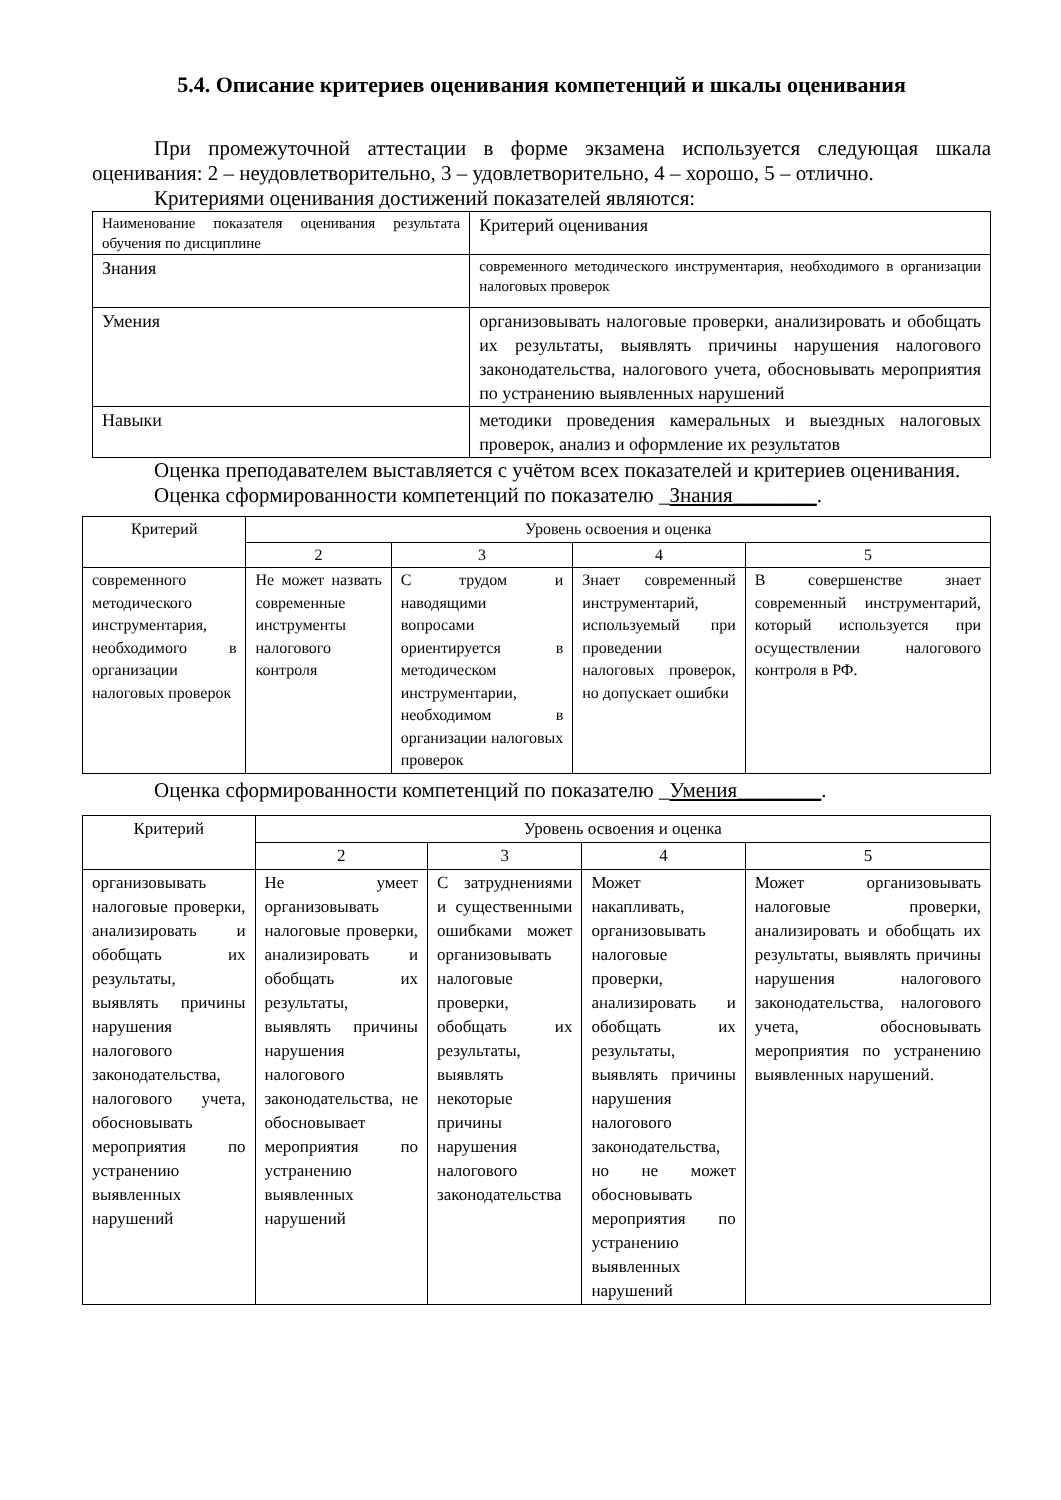5.4. Описание критериев оценивания компетенций и шкалы оценивания
При промежуточной аттестации в форме экзамена используется следующая шкала оценивания: 2 – неудовлетворительно, 3 – удовлетворительно, 4 – хорошо, 5 – отлично.
Критериями оценивания достижений показателей являются:
| Наименование показателя оценивания результата обучения по дисциплине | Критерий оценивания |
| Знания | современного методического инструментария, необходимого в организации налоговых проверок |
| Умения | организовывать налоговые проверки, анализировать и обобщать их результаты, выявлять причины нарушения налогового законодательства, налогового учета, обосновывать мероприятия по устранению выявленных нарушений |
| Навыки | методики проведения камеральных и выездных налоговых проверок, анализ и оформление их результатов |
Оценка преподавателем выставляется с учётом всех показателей и критериев оценивания.
Оценка сформированности компетенций по показателю _Знания________.
| Критерий | Уровень освоения и оценка | | | |
| --- | --- | --- | --- | --- |
| | 2 | 3 | 4 | 5 |
| современного методического инструментария, необходимого в организации налоговых проверок | Не может назвать современные инструменты налогового контроля | С трудом и наводящими вопросами ориентируется в методическом инструментарии, необходимом в организации налоговых проверок | Знает современный инструментарий, используемый при проведении налоговых проверок, но допускает ошибки | В совершенстве знает современный инструментарий, который используется при осуществлении налогового контроля в РФ. |
Оценка сформированности компетенций по показателю _Умения________.
| Критерий | Уровень освоения и оценка | | | |
| --- | --- | --- | --- | --- |
| | 2 | 3 | 4 | 5 |
| организовывать налоговые проверки, анализировать и обобщать их результаты, выявлять причины нарушения налогового законодательства, налогового учета, обосновывать мероприятия по устранению выявленных нарушений | Не умеет организовывать налоговые проверки, анализировать и обобщать их результаты, выявлять причины нарушения налогового законодательства, не обосновывает мероприятия по устранению выявленных нарушений | С затруднениями и существенными ошибками может организовывать налоговые проверки, обобщать их результаты, выявлять некоторые причины нарушения налогового законодательства | Может накапливать, организовывать налоговые проверки, анализировать и обобщать их результаты, выявлять причины нарушения налогового законодательства, но не может обосновывать мероприятия по устранению выявленных нарушений | Может организовывать налоговые проверки, анализировать и обобщать их результаты, выявлять причины нарушения налогового законодательства, налогового учета, обосновывать мероприятия по устранению выявленных нарушений. |